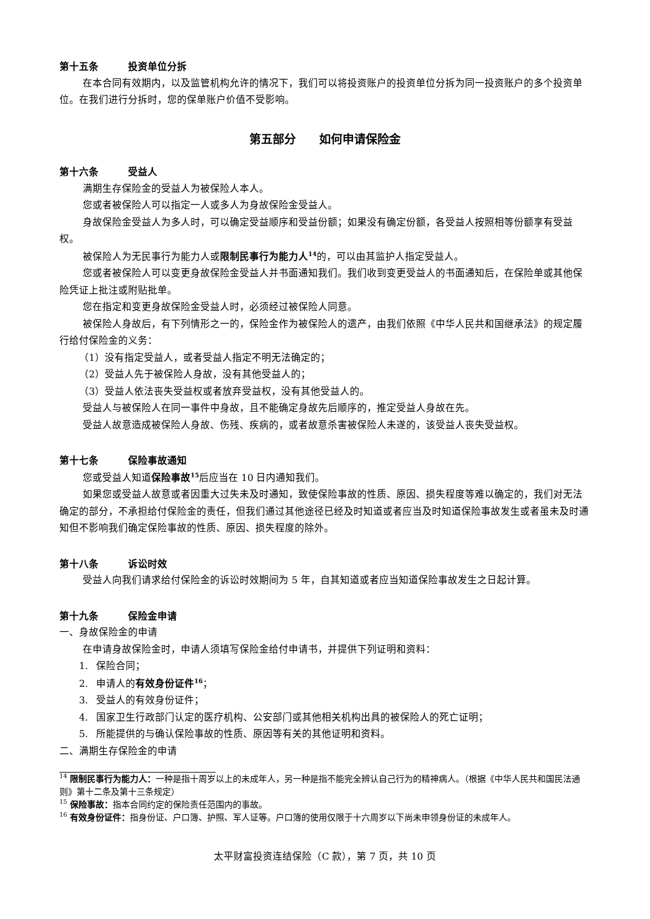第十五条 投资单位分拆
在本合同有效期内，以及监管机构允许的情况下，我们可以将投资账户的投资单位分拆为同一投资账户的多个投资单位。在我们进行分拆时，您的保单账户价值不受影响。
第五部分　　如何申请保险金
第十六条 受益人
满期生存保险金的受益人为被保险人本人。
您或者被保险人可以指定一人或多人为身故保险金受益人。
身故保险金受益人为多人时，可以确定受益顺序和受益份额；如果没有确定份额，各受益人按照相等份额享有受益权。
被保险人为无民事行为能力人或限制民事行为能力人<sup>14</sup>的，可以由其监护人指定受益人。
您或者被保险人可以变更身故保险金受益人并书面通知我们。我们收到变更受益人的书面通知后，在保险单或其他保险凭证上批注或附贴批单。
您在指定和变更身故保险金受益人时，必须经过被保险人同意。
被保险人身故后，有下列情形之一的，保险金作为被保险人的遗产，由我们依照《中华人民共和国继承法》的规定履行给付保险金的义务：
（1）没有指定受益人，或者受益人指定不明无法确定的；
（2）受益人先于被保险人身故，没有其他受益人的；
（3）受益人依法丧失受益权或者放弃受益权，没有其他受益人的。
受益人与被保险人在同一事件中身故，且不能确定身故先后顺序的，推定受益人身故在先。
受益人故意造成被保险人身故、伤残、疾病的，或者故意杀害被保险人未遂的，该受益人丧失受益权。
第十七条 保险事故通知
您或受益人知道保险事故<sup>15</sup>后应当在 10 日内通知我们。
如果您或受益人故意或者因重大过失未及时通知，致使保险事故的性质、原因、损失程度等难以确定的，我们对无法确定的部分，不承担给付保险金的责任，但我们通过其他途径已经及时知道或者应当及时知道保险事故发生或者虽未及时通知但不影响我们确定保险事故的性质、原因、损失程度的除外。
第十八条 诉讼时效
受益人向我们请求给付保险金的诉讼时效期间为 5 年，自其知道或者应当知道保险事故发生之日起计算。
第十九条 保险金申请
一、身故保险金的申请
在申请身故保险金时，申请人须填写保险金给付申请书，并提供下列证明和资料：
1. 保险合同；
2. 申请人的有效身份证件<sup>16</sup>；
3. 受益人的有效身份证件；
4. 国家卫生行政部门认定的医疗机构、公安部门或其他相关机构出具的被保险人的死亡证明；
5. 所能提供的与确认保险事故的性质、原因等有关的其他证明和资料。
二、满期生存保险金的申请
<sup>14</sup> 限制民事行为能力人：一种是指十周岁以上的未成年人，另一种是指不能完全辨认自己行为的精神病人。（根据《中华人民共和国民法通则》第十二条及第十三条规定）
<sup>15</sup> 保险事故：指本合同约定的保险责任范围内的事故。
<sup>16</sup> 有效身份证件：指身份证、户口簿、护照、军人证等。户口簿的使用仅限于十六周岁以下尚未申领身份证的未成年人。
太平财富投资连结保险（C 款），第 7 页，共 10 页